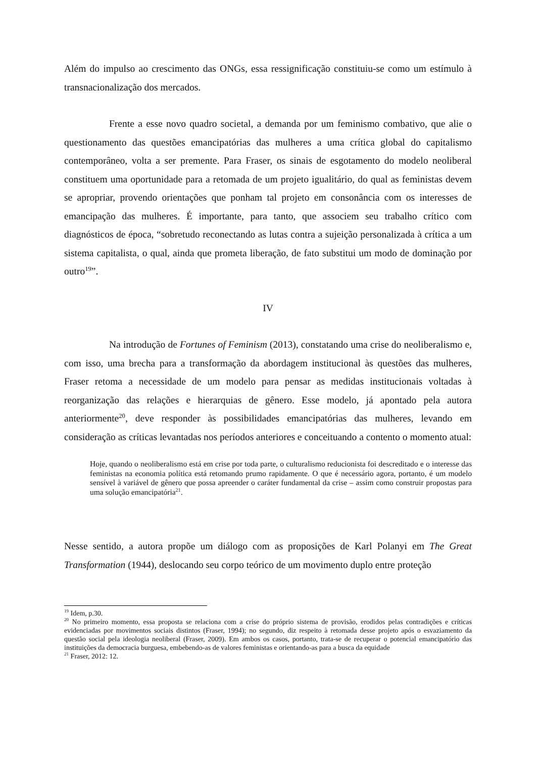Além do impulso ao crescimento das ONGs, essa ressignificação constituiu-se como um estímulo à transnacionalização dos mercados.
Frente a esse novo quadro societal, a demanda por um feminismo combativo, que alie o questionamento das questões emancipatórias das mulheres a uma crítica global do capitalismo contemporâneo, volta a ser premente. Para Fraser, os sinais de esgotamento do modelo neoliberal constituem uma oportunidade para a retomada de um projeto igualitário, do qual as feministas devem se apropriar, provendo orientações que ponham tal projeto em consonância com os interesses de emancipação das mulheres. É importante, para tanto, que associem seu trabalho crítico com diagnósticos de época, “sobretudo reconectando as lutas contra a sujeição personalizada à crítica a um sistema capitalista, o qual, ainda que prometa liberação, de fato substitui um modo de dominação por outro<sup>19</sup>”.
IV
Na introdução de Fortunes of Feminism (2013), constatando uma crise do neoliberalismo e, com isso, uma brecha para a transformação da abordagem institucional às questões das mulheres, Fraser retoma a necessidade de um modelo para pensar as medidas institucionais voltadas à reorganização das relações e hierarquias de gênero. Esse modelo, já apontado pela autora anteriormente<sup>20</sup>, deve responder às possibilidades emancipatórias das mulheres, levando em consideração as críticas levantadas nos períodos anteriores e conceituando a contento o momento atual:
Hoje, quando o neoliberalismo está em crise por toda parte, o culturalismo reducionista foi descreditado e o interesse das feministas na economia política está retomando prumo rapidamente. O que é necessário agora, portanto, é um modelo sensível à variável de gênero que possa apreender o caráter fundamental da crise – assim como construir propostas para uma solução emancipatória<sup>21</sup>.
Nesse sentido, a autora propõe um diálogo com as proposições de Karl Polanyi em The Great Transformation (1944), deslocando seu corpo teórico de um movimento duplo entre proteção
<sup>19</sup> Idem, p.30.
<sup>20</sup> No primeiro momento, essa proposta se relaciona com a crise do próprio sistema de provisão, erodidos pelas contradições e críticas evidenciadas por movimentos sociais distintos (Fraser, 1994); no segundo, diz respeito à retomada desse projeto após o esvaziamento da questão social pela ideologia neoliberal (Fraser, 2009). Em ambos os casos, portanto, trata-se de recuperar o potencial emancipatório das instituições da democracia burguesa, embebendo-as de valores feministas e orientando-as para a busca da equidade
<sup>21</sup> Fraser, 2012: 12.